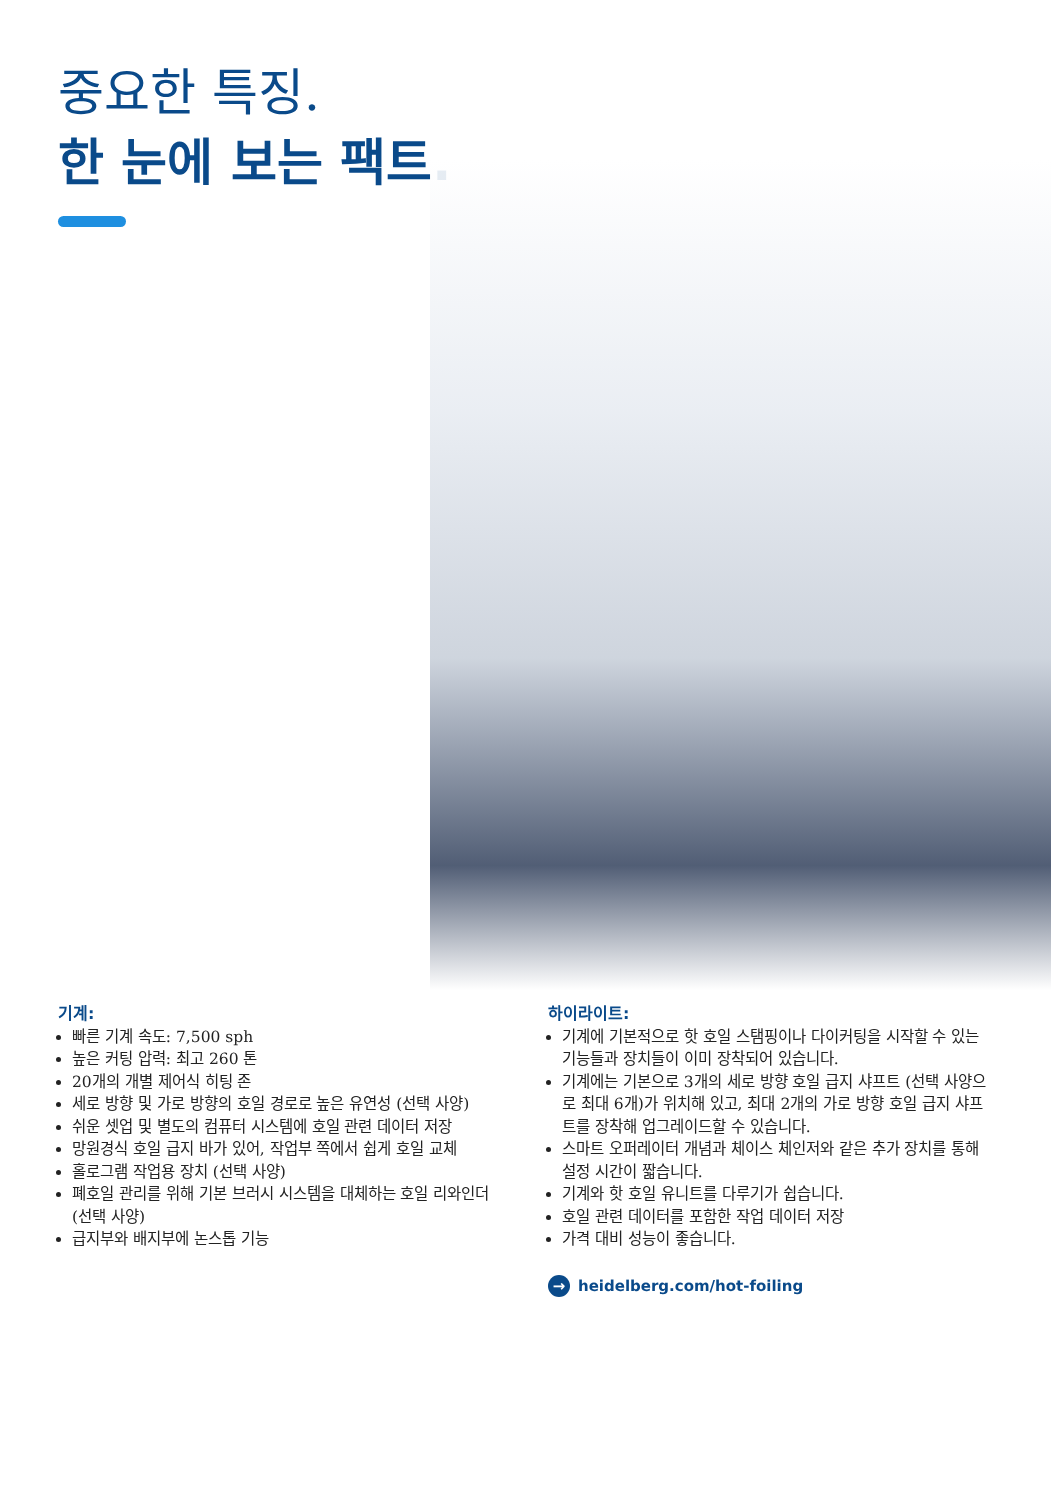중요한 특징.
한 눈에 보는 팩트.
기계:
빠른 기계 속도: 7,500 sph
높은 커팅 압력: 최고 260 톤
20개의 개별 제어식 히팅 존
세로 방향 및 가로 방향의 호일 경로로 높은 유연성 (선택 사양)
쉬운 셋업 및 별도의 컴퓨터 시스템에 호일 관련 데이터 저장
망원경식 호일 급지 바가 있어, 작업부 쪽에서 쉽게 호일 교체
홀로그램 작업용 장치 (선택 사양)
폐호일 관리를 위해 기본 브러시 시스템을 대체하는 호일 리와인더 (선택 사양)
급지부와 배지부에 논스톱 기능
하이라이트:
기계에 기본적으로 핫 호일 스탬핑이나 다이커팅을 시작할 수 있는 기능들과 장치들이 이미 장착되어 있습니다.
기계에는 기본으로 3개의 세로 방향 호일 급지 샤프트 (선택 사양으로 최대 6개)가 위치해 있고, 최대 2개의 가로 방향 호일 급지 샤프트를 장착해 업그레이드할 수 있습니다.
스마트 오퍼레이터 개념과 체이스 체인저와 같은 추가 장치를 통해 설정 시간이 짧습니다.
기계와 핫 호일 유니트를 다루기가 쉽습니다.
호일 관련 데이터를 포함한 작업 데이터 저장
가격 대비 성능이 좋습니다.
→ heidelberg.com/hot-foiling